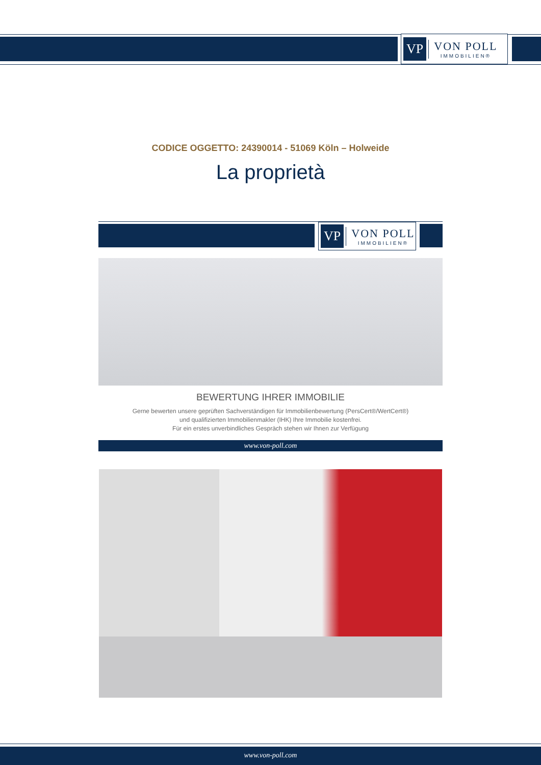VP VON POLL
IMMOBILIEN®
CODICE OGGETTO: 24390014 - 51069 Köln – Holweide
La proprietà
VP VON POLL
IMMOBILIEN®
BEWERTUNG IHRER IMMOBILIE
Gerne bewerten unsere geprüften Sachverständigen für Immobilienbewertung (PersCert®/WertCert®)
und qualifizierten Immobilienmakler (IHK) Ihre Immobilie kostenfrei.
Für ein erstes unverbindliches Gespräch stehen wir Ihnen zur Verfügung
www.von-poll.com
www.von-poll.com